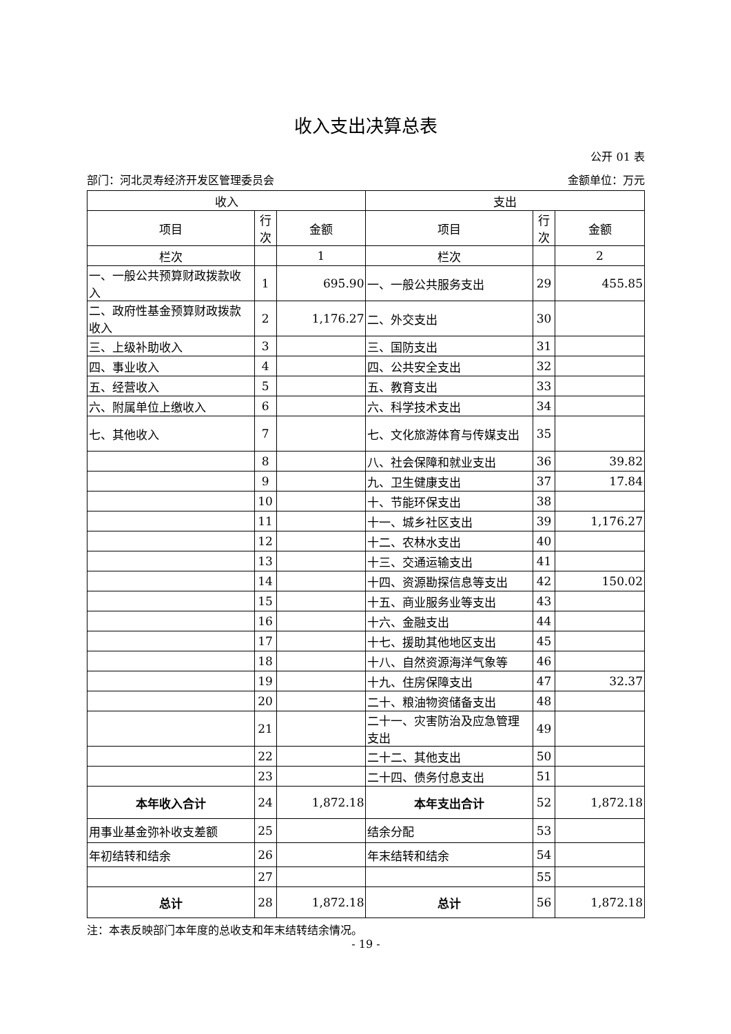收入支出决算总表
公开 01 表
部门：河北灵寿经济开发区管理委员会 金额单位：万元
| 收入 | | | 支出 | | |
| --- | --- | --- | --- | --- | --- |
| 项目 | 行次 | 金额 | 项目 | 行次 | 金额 |
| 栏次 | | 1 | 栏次 | | 2 |
| 一、一般公共预算财政拨款收入 | 1 | 695.90 | 一、一般公共服务支出 | 29 | 455.85 |
| 二、政府性基金预算财政拨款收入 | 2 | 1,176.27 | 二、外交支出 | 30 | |
| 三、上级补助收入 | 3 | | 三、国防支出 | 31 | |
| 四、事业收入 | 4 | | 四、公共安全支出 | 32 | |
| 五、经营收入 | 5 | | 五、教育支出 | 33 | |
| 六、附属单位上缴收入 | 6 | | 六、科学技术支出 | 34 | |
| 七、其他收入 | 7 | | 七、文化旅游体育与传媒支出 | 35 | |
| | 8 | | 八、社会保障和就业支出 | 36 | 39.82 |
| | 9 | | 九、卫生健康支出 | 37 | 17.84 |
| | 10 | | 十、节能环保支出 | 38 | |
| | 11 | | 十一、城乡社区支出 | 39 | 1,176.27 |
| | 12 | | 十二、农林水支出 | 40 | |
| | 13 | | 十三、交通运输支出 | 41 | |
| | 14 | | 十四、资源勘探信息等支出 | 42 | 150.02 |
| | 15 | | 十五、商业服务业等支出 | 43 | |
| | 16 | | 十六、金融支出 | 44 | |
| | 17 | | 十七、援助其他地区支出 | 45 | |
| | 18 | | 十八、自然资源海洋气象等 | 46 | |
| | 19 | | 十九、住房保障支出 | 47 | 32.37 |
| | 20 | | 二十、粮油物资储备支出 | 48 | |
| | 21 | | 二十一、灾害防治及应急管理支出 | 49 | |
| | 22 | | 二十二、其他支出 | 50 | |
| | 23 | | 二十四、债务付息支出 | 51 | |
| 本年收入合计 | 24 | 1,872.18 | 本年支出合计 | 52 | 1,872.18 |
| 用事业基金弥补收支差额 | 25 | | 结余分配 | 53 | |
| 年初结转和结余 | 26 | | 年末结转和结余 | 54 | |
| | 27 | | | 55 | |
| 总计 | 28 | 1,872.18 | 总计 | 56 | 1,872.18 |
注：本表反映部门本年度的总收支和年末结转结余情况。
- 19 -